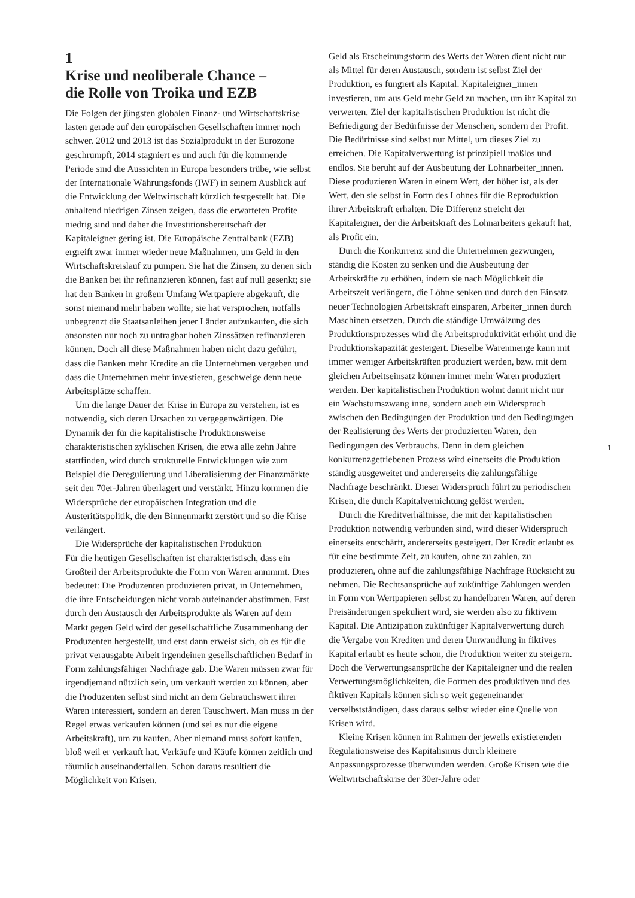1
Krise und neoliberale Chance –
die Rolle von Troika und EZB
Die Folgen der jüngsten globalen Finanz- und Wirtschaftskrise lasten gerade auf den europäischen Gesellschaften immer noch schwer. 2012 und 2013 ist das Sozialprodukt in der Eurozone geschrumpft, 2014 stagniert es und auch für die kommende Periode sind die Aussichten in Europa besonders trübe, wie selbst der Internationale Währungsfonds (IWF) in seinem Ausblick auf die Entwicklung der Weltwirtschaft kürzlich festgestellt hat. Die anhaltend niedrigen Zinsen zeigen, dass die erwarteten Profite niedrig sind und daher die Investitionsbereitschaft der Kapitaleigner gering ist. Die Europäische Zentralbank (EZB) ergreift zwar immer wieder neue Maßnahmen, um Geld in den Wirtschaftskreislauf zu pumpen. Sie hat die Zinsen, zu denen sich die Banken bei ihr refinanzieren können, fast auf null gesenkt; sie hat den Banken in großem Umfang Wertpapiere abgekauft, die sonst niemand mehr haben wollte; sie hat versprochen, notfalls unbegrenzt die Staatsanleihen jener Länder aufzukaufen, die sich ansonsten nur noch zu untragbar hohen Zinssätzen refinanzieren können. Doch all diese Maßnahmen haben nicht dazu geführt, dass die Banken mehr Kredite an die Unternehmen vergeben und dass die Unternehmen mehr investieren, geschweige denn neue Arbeitsplätze schaffen.
Um die lange Dauer der Krise in Europa zu verstehen, ist es notwendig, sich deren Ursachen zu vergegenwärtigen. Die Dynamik der für die kapitalistische Produktionsweise charakteristischen zyklischen Krisen, die etwa alle zehn Jahre stattfinden, wird durch strukturelle Entwicklungen wie zum Beispiel die Deregulierung und Liberalisierung der Finanzmärkte seit den 70er-Jahren überlagert und verstärkt. Hinzu kommen die Widersprüche der europäischen Integration und die Austeritätspolitik, die den Binnenmarkt zerstört und so die Krise verlängert.
Die Widersprüche der kapitalistischen Produktion
Für die heutigen Gesellschaften ist charakteristisch, dass ein Großteil der Arbeitsprodukte die Form von Waren annimmt. Dies bedeutet: Die Produzenten produzieren privat, in Unternehmen, die ihre Entscheidungen nicht vorab aufeinander abstimmen. Erst durch den Austausch der Arbeitsprodukte als Waren auf dem Markt gegen Geld wird der gesellschaftliche Zusammenhang der Produzenten hergestellt, und erst dann erweist sich, ob es für die privat verausgabte Arbeit irgendeinen gesellschaftlichen Bedarf in Form zahlungsfähiger Nachfrage gab. Die Waren müssen zwar für irgendjemand nützlich sein, um verkauft werden zu können, aber die Produzenten selbst sind nicht an dem Gebrauchswert ihrer Waren interessiert, sondern an deren Tauschwert. Man muss in der Regel etwas verkaufen können (und sei es nur die eigene Arbeitskraft), um zu kaufen. Aber niemand muss sofort kaufen, bloß weil er verkauft hat. Verkäufe und Käufe können zeitlich und räumlich auseinanderfallen. Schon daraus resultiert die Möglichkeit von Krisen.
Geld als Erscheinungsform des Werts der Waren dient nicht nur als Mittel für deren Austausch, sondern ist selbst Ziel der Produktion, es fungiert als Kapital. Kapitaleigner_innen investieren, um aus Geld mehr Geld zu machen, um ihr Kapital zu verwerten. Ziel der kapitalistischen Produktion ist nicht die Befriedigung der Bedürfnisse der Menschen, sondern der Profit. Die Bedürfnisse sind selbst nur Mittel, um dieses Ziel zu erreichen. Die Kapitalverwertung ist prinzipiell maßlos und endlos. Sie beruht auf der Ausbeutung der Lohnarbeiter_innen. Diese produzieren Waren in einem Wert, der höher ist, als der Wert, den sie selbst in Form des Lohnes für die Reproduktion ihrer Arbeitskraft erhalten. Die Differenz streicht der Kapitaleigner, der die Arbeitskraft des Lohnarbeiters gekauft hat, als Profit ein.
Durch die Konkurrenz sind die Unternehmen gezwungen, ständig die Kosten zu senken und die Ausbeutung der Arbeitskräfte zu erhöhen, indem sie nach Möglichkeit die Arbeitszeit verlängern, die Löhne senken und durch den Einsatz neuer Technologien Arbeitskraft einsparen, Arbeiter_innen durch Maschinen ersetzen. Durch die ständige Umwälzung des Produktionsprozesses wird die Arbeitsproduktivität erhöht und die Produktionskapazität gesteigert. Dieselbe Warenmenge kann mit immer weniger Arbeitskräften produziert werden, bzw. mit dem gleichen Arbeitseinsatz können immer mehr Waren produziert werden. Der kapitalistischen Produktion wohnt damit nicht nur ein Wachstumszwang inne, sondern auch ein Widerspruch zwischen den Bedingungen der Produktion und den Bedingungen der Realisierung des Werts der produzierten Waren, den Bedingungen des Verbrauchs. Denn in dem gleichen konkurrenzgetriebenen Prozess wird einerseits die Produktion ständig ausgeweitet und andererseits die zahlungsfähige Nachfrage beschränkt. Dieser Widerspruch führt zu periodischen Krisen, die durch Kapitalvernichtung gelöst werden.
Durch die Kreditverhältnisse, die mit der kapitalistischen Produktion notwendig verbunden sind, wird dieser Widerspruch einerseits entschärft, andererseits gesteigert. Der Kredit erlaubt es für eine bestimmte Zeit, zu kaufen, ohne zu zahlen, zu produzieren, ohne auf die zahlungsfähige Nachfrage Rücksicht zu nehmen. Die Rechtsansprüche auf zukünftige Zahlungen werden in Form von Wertpapieren selbst zu handelbaren Waren, auf deren Preisänderungen spekuliert wird, sie werden also zu fiktivem Kapital. Die Antizipation zukünftiger Kapitalverwertung durch die Vergabe von Krediten und deren Umwandlung in fiktives Kapital erlaubt es heute schon, die Produktion weiter zu steigern. Doch die Verwertungsansprüche der Kapitaleigner und die realen Verwertungsmöglichkeiten, die Formen des produktiven und des fiktiven Kapitals können sich so weit gegeneinander verselbstständigen, dass daraus selbst wieder eine Quelle von Krisen wird.
Kleine Krisen können im Rahmen der jeweils existierenden Regulationsweise des Kapitalismus durch kleinere Anpassungsprozesse überwunden werden. Große Krisen wie die Weltwirtschaftskrise der 30er-Jahre oder
1